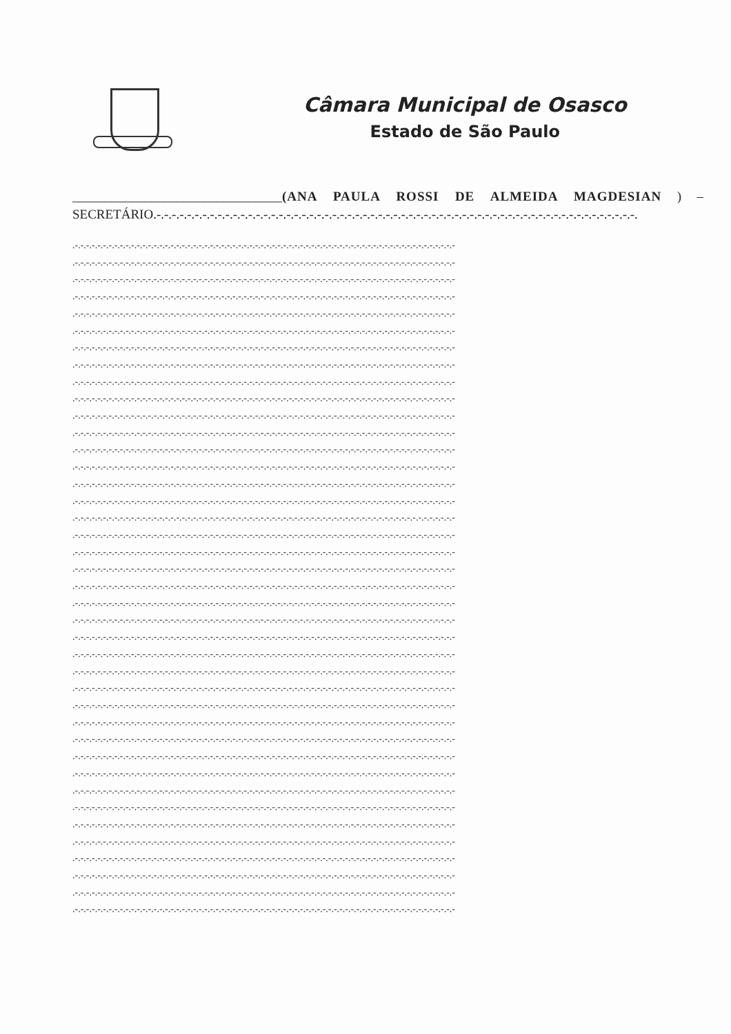Câmara Municipal de Osasco
Estado de São Paulo
________________________________(ANA PAULA ROSSI DE ALMEIDA MAGDESIAN ) – SECRETÁRIO.-.-.-.-.-.-.-.-.-.-.-.-.-.-.-.-.-.-.-.-.-.-.-.-.-.-.-.-.-.-.-.-.-.-.-.-.-.-.-.-.-.-.-.-.-.-.-.-.-.-.-.-.-.-.-.-.-.-.-.-.-.-.-.
.-.-.-.-.-.-.-.-.-.-.-.-.-.-.-.-.-.-.-.-.-.-.-.-.-.-.-.-.-.-.-.-.-.-.-.-.-.-.-.-.-.-.-.-.-.-.-.-.-.-.-.-.-.-.-.-.-.-.-.-.-.-.-.-.-.-.-.-
.-.-.-.-.-.-.-.-.-.-.-.-.-.-.-.-.-.-.-.-.-.-.-.-.-.-.-.-.-.-.-.-.-.-.-.-.-.-.-.-.-.-.-.-.-.-.-.-.-.-.-.-.-.-.-.-.-.-.-.-.-.-.-.-.-.-.-.-
.-.-.-.-.-.-.-.-.-.-.-.-.-.-.-.-.-.-.-.-.-.-.-.-.-.-.-.-.-.-.-.-.-.-.-.-.-.-.-.-.-.-.-.-.-.-.-.-.-.-.-.-.-.-.-.-.-.-.-.-.-.-.-.-.-.-.-.-
.-.-.-.-.-.-.-.-.-.-.-.-.-.-.-.-.-.-.-.-.-.-.-.-.-.-.-.-.-.-.-.-.-.-.-.-.-.-.-.-.-.-.-.-.-.-.-.-.-.-.-.-.-.-.-.-.-.-.-.-.-.-.-.-.-.-.-.-
.-.-.-.-.-.-.-.-.-.-.-.-.-.-.-.-.-.-.-.-.-.-.-.-.-.-.-.-.-.-.-.-.-.-.-.-.-.-.-.-.-.-.-.-.-.-.-.-.-.-.-.-.-.-.-.-.-.-.-.-.-.-.-.-.-.-.-.-
.-.-.-.-.-.-.-.-.-.-.-.-.-.-.-.-.-.-.-.-.-.-.-.-.-.-.-.-.-.-.-.-.-.-.-.-.-.-.-.-.-.-.-.-.-.-.-.-.-.-.-.-.-.-.-.-.-.-.-.-.-.-.-.-.-.-.-.-
.-.-.-.-.-.-.-.-.-.-.-.-.-.-.-.-.-.-.-.-.-.-.-.-.-.-.-.-.-.-.-.-.-.-.-.-.-.-.-.-.-.-.-.-.-.-.-.-.-.-.-.-.-.-.-.-.-.-.-.-.-.-.-.-.-.-.-.-
.-.-.-.-.-.-.-.-.-.-.-.-.-.-.-.-.-.-.-.-.-.-.-.-.-.-.-.-.-.-.-.-.-.-.-.-.-.-.-.-.-.-.-.-.-.-.-.-.-.-.-.-.-.-.-.-.-.-.-.-.-.-.-.-.-.-.-.-
.-.-.-.-.-.-.-.-.-.-.-.-.-.-.-.-.-.-.-.-.-.-.-.-.-.-.-.-.-.-.-.-.-.-.-.-.-.-.-.-.-.-.-.-.-.-.-.-.-.-.-.-.-.-.-.-.-.-.-.-.-.-.-.-.-.-.-.-
.-.-.-.-.-.-.-.-.-.-.-.-.-.-.-.-.-.-.-.-.-.-.-.-.-.-.-.-.-.-.-.-.-.-.-.-.-.-.-.-.-.-.-.-.-.-.-.-.-.-.-.-.-.-.-.-.-.-.-.-.-.-.-.-.-.-.-.-
.-.-.-.-.-.-.-.-.-.-.-.-.-.-.-.-.-.-.-.-.-.-.-.-.-.-.-.-.-.-.-.-.-.-.-.-.-.-.-.-.-.-.-.-.-.-.-.-.-.-.-.-.-.-.-.-.-.-.-.-.-.-.-.-.-.-.-.-
.-.-.-.-.-.-.-.-.-.-.-.-.-.-.-.-.-.-.-.-.-.-.-.-.-.-.-.-.-.-.-.-.-.-.-.-.-.-.-.-.-.-.-.-.-.-.-.-.-.-.-.-.-.-.-.-.-.-.-.-.-.-.-.-.-.-.-.-
.-.-.-.-.-.-.-.-.-.-.-.-.-.-.-.-.-.-.-.-.-.-.-.-.-.-.-.-.-.-.-.-.-.-.-.-.-.-.-.-.-.-.-.-.-.-.-.-.-.-.-.-.-.-.-.-.-.-.-.-.-.-.-.-.-.-.-.-
.-.-.-.-.-.-.-.-.-.-.-.-.-.-.-.-.-.-.-.-.-.-.-.-.-.-.-.-.-.-.-.-.-.-.-.-.-.-.-.-.-.-.-.-.-.-.-.-.-.-.-.-.-.-.-.-.-.-.-.-.-.-.-.-.-.-.-.-
.-.-.-.-.-.-.-.-.-.-.-.-.-.-.-.-.-.-.-.-.-.-.-.-.-.-.-.-.-.-.-.-.-.-.-.-.-.-.-.-.-.-.-.-.-.-.-.-.-.-.-.-.-.-.-.-.-.-.-.-.-.-.-.-.-.-.-.-
.-.-.-.-.-.-.-.-.-.-.-.-.-.-.-.-.-.-.-.-.-.-.-.-.-.-.-.-.-.-.-.-.-.-.-.-.-.-.-.-.-.-.-.-.-.-.-.-.-.-.-.-.-.-.-.-.-.-.-.-.-.-.-.-.-.-.-.-
.-.-.-.-.-.-.-.-.-.-.-.-.-.-.-.-.-.-.-.-.-.-.-.-.-.-.-.-.-.-.-.-.-.-.-.-.-.-.-.-.-.-.-.-.-.-.-.-.-.-.-.-.-.-.-.-.-.-.-.-.-.-.-.-.-.-.-.-
.-.-.-.-.-.-.-.-.-.-.-.-.-.-.-.-.-.-.-.-.-.-.-.-.-.-.-.-.-.-.-.-.-.-.-.-.-.-.-.-.-.-.-.-.-.-.-.-.-.-.-.-.-.-.-.-.-.-.-.-.-.-.-.-.-.-.-.-
.-.-.-.-.-.-.-.-.-.-.-.-.-.-.-.-.-.-.-.-.-.-.-.-.-.-.-.-.-.-.-.-.-.-.-.-.-.-.-.-.-.-.-.-.-.-.-.-.-.-.-.-.-.-.-.-.-.-.-.-.-.-.-.-.-.-.-.-
.-.-.-.-.-.-.-.-.-.-.-.-.-.-.-.-.-.-.-.-.-.-.-.-.-.-.-.-.-.-.-.-.-.-.-.-.-.-.-.-.-.-.-.-.-.-.-.-.-.-.-.-.-.-.-.-.-.-.-.-.-.-.-.-.-.-.-.-
.-.-.-.-.-.-.-.-.-.-.-.-.-.-.-.-.-.-.-.-.-.-.-.-.-.-.-.-.-.-.-.-.-.-.-.-.-.-.-.-.-.-.-.-.-.-.-.-.-.-.-.-.-.-.-.-.-.-.-.-.-.-.-.-.-.-.-.-
.-.-.-.-.-.-.-.-.-.-.-.-.-.-.-.-.-.-.-.-.-.-.-.-.-.-.-.-.-.-.-.-.-.-.-.-.-.-.-.-.-.-.-.-.-.-.-.-.-.-.-.-.-.-.-.-.-.-.-.-.-.-.-.-.-.-.-.-
.-.-.-.-.-.-.-.-.-.-.-.-.-.-.-.-.-.-.-.-.-.-.-.-.-.-.-.-.-.-.-.-.-.-.-.-.-.-.-.-.-.-.-.-.-.-.-.-.-.-.-.-.-.-.-.-.-.-.-.-.-.-.-.-.-.-.-.-
.-.-.-.-.-.-.-.-.-.-.-.-.-.-.-.-.-.-.-.-.-.-.-.-.-.-.-.-.-.-.-.-.-.-.-.-.-.-.-.-.-.-.-.-.-.-.-.-.-.-.-.-.-.-.-.-.-.-.-.-.-.-.-.-.-.-.-.-
.-.-.-.-.-.-.-.-.-.-.-.-.-.-.-.-.-.-.-.-.-.-.-.-.-.-.-.-.-.-.-.-.-.-.-.-.-.-.-.-.-.-.-.-.-.-.-.-.-.-.-.-.-.-.-.-.-.-.-.-.-.-.-.-.-.-.-.-
.-.-.-.-.-.-.-.-.-.-.-.-.-.-.-.-.-.-.-.-.-.-.-.-.-.-.-.-.-.-.-.-.-.-.-.-.-.-.-.-.-.-.-.-.-.-.-.-.-.-.-.-.-.-.-.-.-.-.-.-.-.-.-.-.-.-.-.-
.-.-.-.-.-.-.-.-.-.-.-.-.-.-.-.-.-.-.-.-.-.-.-.-.-.-.-.-.-.-.-.-.-.-.-.-.-.-.-.-.-.-.-.-.-.-.-.-.-.-.-.-.-.-.-.-.-.-.-.-.-.-.-.-.-.-.-.-
.-.-.-.-.-.-.-.-.-.-.-.-.-.-.-.-.-.-.-.-.-.-.-.-.-.-.-.-.-.-.-.-.-.-.-.-.-.-.-.-.-.-.-.-.-.-.-.-.-.-.-.-.-.-.-.-.-.-.-.-.-.-.-.-.-.-.-.-
.-.-.-.-.-.-.-.-.-.-.-.-.-.-.-.-.-.-.-.-.-.-.-.-.-.-.-.-.-.-.-.-.-.-.-.-.-.-.-.-.-.-.-.-.-.-.-.-.-.-.-.-.-.-.-.-.-.-.-.-.-.-.-.-.-.-.-.-
.-.-.-.-.-.-.-.-.-.-.-.-.-.-.-.-.-.-.-.-.-.-.-.-.-.-.-.-.-.-.-.-.-.-.-.-.-.-.-.-.-.-.-.-.-.-.-.-.-.-.-.-.-.-.-.-.-.-.-.-.-.-.-.-.-.-.-.-
.-.-.-.-.-.-.-.-.-.-.-.-.-.-.-.-.-.-.-.-.-.-.-.-.-.-.-.-.-.-.-.-.-.-.-.-.-.-.-.-.-.-.-.-.-.-.-.-.-.-.-.-.-.-.-.-.-.-.-.-.-.-.-.-.-.-.-.-
.-.-.-.-.-.-.-.-.-.-.-.-.-.-.-.-.-.-.-.-.-.-.-.-.-.-.-.-.-.-.-.-.-.-.-.-.-.-.-.-.-.-.-.-.-.-.-.-.-.-.-.-.-.-.-.-.-.-.-.-.-.-.-.-.-.-.-.-
.-.-.-.-.-.-.-.-.-.-.-.-.-.-.-.-.-.-.-.-.-.-.-.-.-.-.-.-.-.-.-.-.-.-.-.-.-.-.-.-.-.-.-.-.-.-.-.-.-.-.-.-.-.-.-.-.-.-.-.-.-.-.-.-.-.-.-.-
.-.-.-.-.-.-.-.-.-.-.-.-.-.-.-.-.-.-.-.-.-.-.-.-.-.-.-.-.-.-.-.-.-.-.-.-.-.-.-.-.-.-.-.-.-.-.-.-.-.-.-.-.-.-.-.-.-.-.-.-.-.-.-.-.-.-.-.-
.-.-.-.-.-.-.-.-.-.-.-.-.-.-.-.-.-.-.-.-.-.-.-.-.-.-.-.-.-.-.-.-.-.-.-.-.-.-.-.-.-.-.-.-.-.-.-.-.-.-.-.-.-.-.-.-.-.-.-.-.-.-.-.-.-.-.-.-
.-.-.-.-.-.-.-.-.-.-.-.-.-.-.-.-.-.-.-.-.-.-.-.-.-.-.-.-.-.-.-.-.-.-.-.-.-.-.-.-.-.-.-.-.-.-.-.-.-.-.-.-.-.-.-.-.-.-.-.-.-.-.-.-.-.-.-.-
.-.-.-.-.-.-.-.-.-.-.-.-.-.-.-.-.-.-.-.-.-.-.-.-.-.-.-.-.-.-.-.-.-.-.-.-.-.-.-.-.-.-.-.-.-.-.-.-.-.-.-.-.-.-.-.-.-.-.-.-.-.-.-.-.-.-.-.-
.-.-.-.-.-.-.-.-.-.-.-.-.-.-.-.-.-.-.-.-.-.-.-.-.-.-.-.-.-.-.-.-.-.-.-.-.-.-.-.-.-.-.-.-.-.-.-.-.-.-.-.-.-.-.-.-.-.-.-.-.-.-.-.-.-.-.-.-
.-.-.-.-.-.-.-.-.-.-.-.-.-.-.-.-.-.-.-.-.-.-.-.-.-.-.-.-.-.-.-.-.-.-.-.-.-.-.-.-.-.-.-.-.-.-.-.-.-.-.-.-.-.-.-.-.-.-.-.-.-.-.-.-.-.-.-.-
.-.-.-.-.-.-.-.-.-.-.-.-.-.-.-.-.-.-.-.-.-.-.-.-.-.-.-.-.-.-.-.-.-.-.-.-.-.-.-.-.-.-.-.-.-.-.-.-.-.-.-.-.-.-.-.-.-.-.-.-.-.-.-.-.-.-.-.-